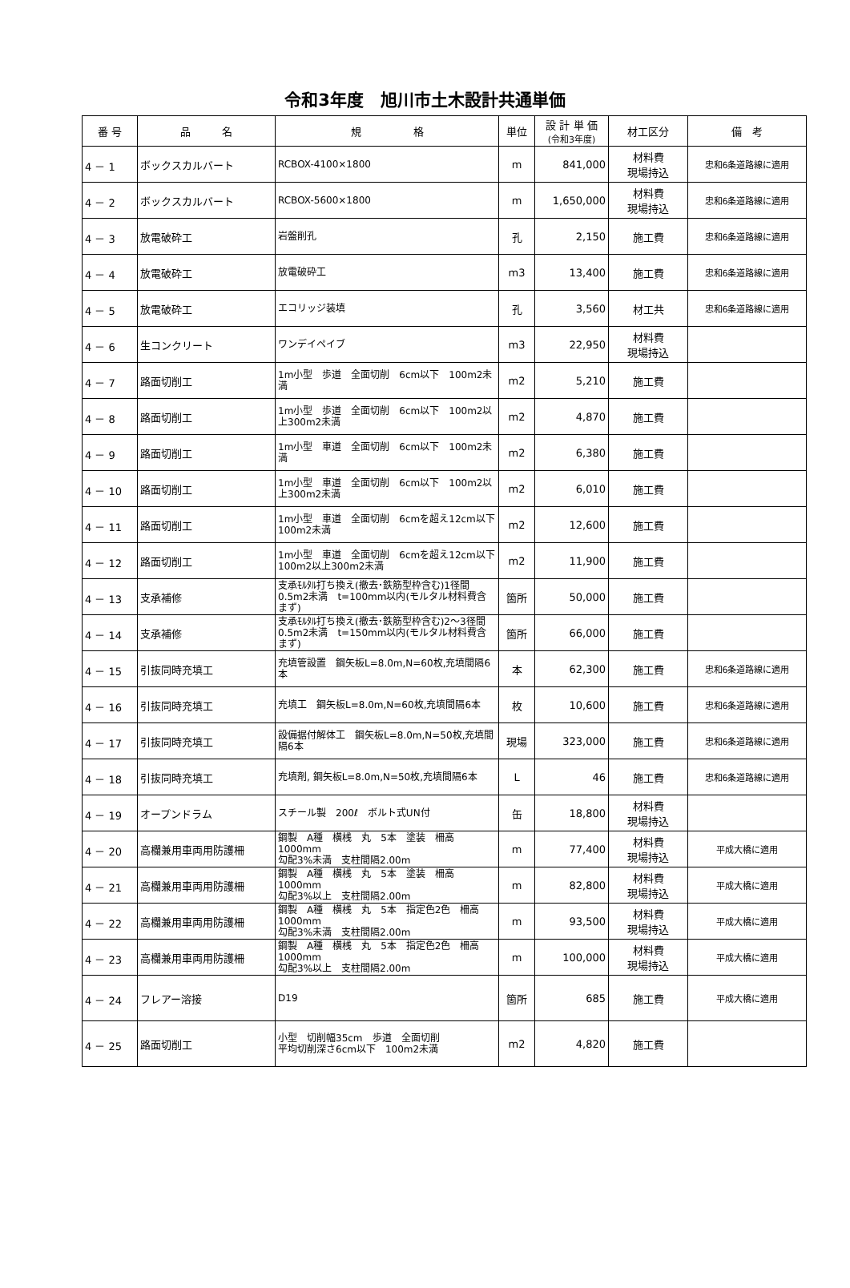令和3年度　旭川市土木設計共通単価
| 番 号 | 品 名 | 規 格 | 単位 | 設 計 単 価 (令和3年度) | 材工区分 | 備 考 |
| --- | --- | --- | --- | --- | --- | --- |
| 4 － 1 | ボックスカルバート | RCBOX-4100×1800 | m | 841,000 | 材料費 現場持込 | 忠和6条道路線に適用 |
| 4 － 2 | ボックスカルバート | RCBOX-5600×1800 | m | 1,650,000 | 材料費 現場持込 | 忠和6条道路線に適用 |
| 4 － 3 | 放電破砕工 | 岩盤削孔 | 孔 | 2,150 | 施工費 | 忠和6条道路線に適用 |
| 4 － 4 | 放電破砕工 | 放電破砕工 | m3 | 13,400 | 施工費 | 忠和6条道路線に適用 |
| 4 － 5 | 放電破砕工 | エコリッジ装填 | 孔 | 3,560 | 材工共 | 忠和6条道路線に適用 |
| 4 － 6 | 生コンクリート | ワンデイペイブ | m3 | 22,950 | 材料費 現場持込 | |
| 4 － 7 | 路面切削工 | 1m小型 歩道 全面切削 6cm以下 100m2未満 | m2 | 5,210 | 施工費 | |
| 4 － 8 | 路面切削工 | 1m小型 歩道 全面切削 6cm以下 100m2以上300m2未満 | m2 | 4,870 | 施工費 | |
| 4 － 9 | 路面切削工 | 1m小型 車道 全面切削 6cm以下 100m2未満 | m2 | 6,380 | 施工費 | |
| 4 － 10 | 路面切削工 | 1m小型 車道 全面切削 6cm以下 100m2以上300m2未満 | m2 | 6,010 | 施工費 | |
| 4 － 11 | 路面切削工 | 1m小型 車道 全面切削 6cmを超え12cm以下 100m2未満 | m2 | 12,600 | 施工費 | |
| 4 － 12 | 路面切削工 | 1m小型 車道 全面切削 6cmを超え12cm以下 100m2以上300m2未満 | m2 | 11,900 | 施工費 | |
| 4 － 13 | 支承補修 | 支承ﾓﾙﾀﾙ打ち換え(撤去･鉄筋型枠含む)1径間 0.5m2未満 t=100mm以内(モルタル材料費含まず) | 箇所 | 50,000 | 施工費 | |
| 4 － 14 | 支承補修 | 支承ﾓﾙﾀﾙ打ち換え(撤去･鉄筋型枠含む)2～3径間 0.5m2未満 t=150mm以内(モルタル材料費含まず) | 箇所 | 66,000 | 施工費 | |
| 4 － 15 | 引抜同時充填工 | 充填管設置 鋼矢板L=8.0m,N=60枚,充填間隔6本 | 本 | 62,300 | 施工費 | 忠和6条道路線に適用 |
| 4 － 16 | 引抜同時充填工 | 充填工 鋼矢板L=8.0m,N=60枚,充填間隔6本 | 枚 | 10,600 | 施工費 | 忠和6条道路線に適用 |
| 4 － 17 | 引抜同時充填工 | 設備据付解体工 鋼矢板L=8.0m,N=50枚,充填間隔6本 | 現場 | 323,000 | 施工費 | 忠和6条道路線に適用 |
| 4 － 18 | 引抜同時充填工 | 充填剤, 鋼矢板L=8.0m,N=50枚,充填間隔6本 | L | 46 | 施工費 | 忠和6条道路線に適用 |
| 4 － 19 | オープンドラム | スチール製 200ℓ ボルト式UN付 | 缶 | 18,800 | 材料費 現場持込 | |
| 4 － 20 | 高欄兼用車両用防護柵 | 鋼製 A種 横桟 丸 5本 塗装 柵高1000mm 勾配3%未満 支柱間隔2.00m | m | 77,400 | 材料費 現場持込 | 平成大橋に適用 |
| 4 － 21 | 高欄兼用車両用防護柵 | 鋼製 A種 横桟 丸 5本 塗装 柵高1000mm 勾配3%以上 支柱間隔2.00m | m | 82,800 | 材料費 現場持込 | 平成大橋に適用 |
| 4 － 22 | 高欄兼用車両用防護柵 | 鋼製 A種 横桟 丸 5本 指定色2色 柵高1000mm 勾配3%未満 支柱間隔2.00m | m | 93,500 | 材料費 現場持込 | 平成大橋に適用 |
| 4 － 23 | 高欄兼用車両用防護柵 | 鋼製 A種 横桟 丸 5本 指定色2色 柵高1000mm 勾配3%以上 支柱間隔2.00m | m | 100,000 | 材料費 現場持込 | 平成大橋に適用 |
| 4 － 24 | フレアー溶接 | D19 | 箇所 | 685 | 施工費 | 平成大橋に適用 |
| 4 － 25 | 路面切削工 | 小型 切削幅35cm 歩道 全面切削 平均切削深さ6cm以下 100m2未満 | m2 | 4,820 | 施工費 | |